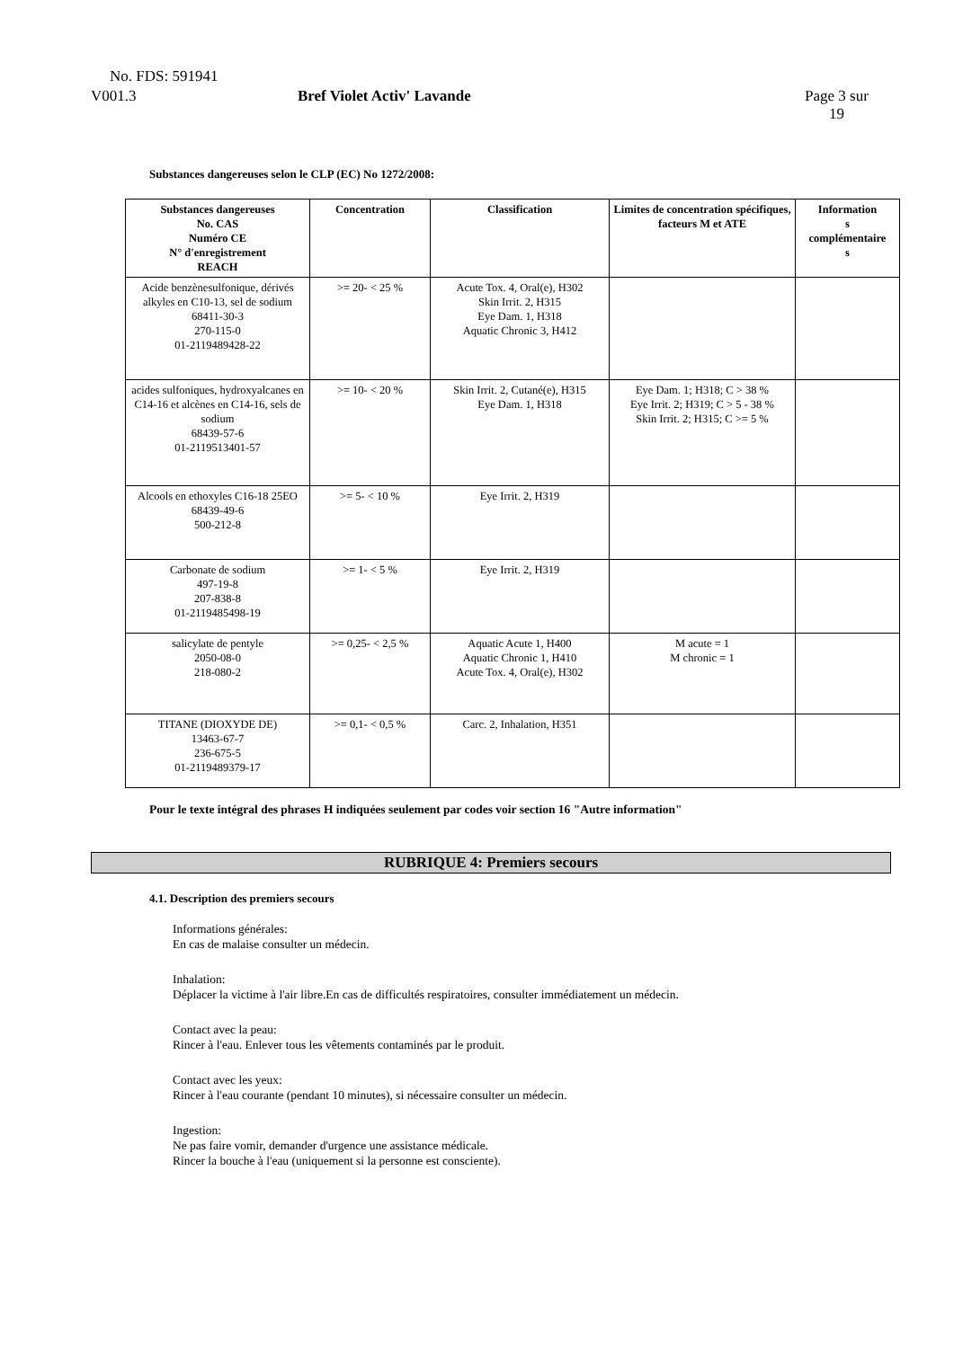No. FDS: 591941
V001.3 Bref Violet Activ' Lavande
Page 3 sur
19
Substances dangereuses selon le CLP (EC) No 1272/2008:
| Substances dangereuses No. CAS Numéro CE N° d'enregistrement REACH | Concentration | Classification | Limites de concentration spécifiques, facteurs M et ATE | Information s complémentaire s |
| --- | --- | --- | --- | --- |
| Acide benzènesulfonique, dérivés alkyles en C10-13, sel de sodium 68411-30-3 270-115-0 01-2119489428-22 | >= 20- < 25 % | Acute Tox. 4, Oral(e), H302 Skin Irrit. 2, H315 Eye Dam. 1, H318 Aquatic Chronic 3, H412 | | |
| acides sulfoniques, hydroxyalcanes en C14-16 et alcènes en C14-16, sels de sodium 68439-57-6 01-2119513401-57 | >= 10- < 20 % | Skin Irrit. 2, Cutané(e), H315 Eye Dam. 1, H318 | Eye Dam. 1; H318; C > 38 % Eye Irrit. 2; H319; C > 5 - 38 % Skin Irrit. 2; H315; C >= 5 % | |
| Alcools en ethoxyles C16-18 25EO 68439-49-6 500-212-8 | >= 5- < 10 % | Eye Irrit. 2, H319 | | |
| Carbonate de sodium 497-19-8 207-838-8 01-2119485498-19 | >= 1- < 5 % | Eye Irrit. 2, H319 | | |
| salicylate de pentyle 2050-08-0 218-080-2 | >= 0,25- < 2,5 % | Aquatic Acute 1, H400 Aquatic Chronic 1, H410 Acute Tox. 4, Oral(e), H302 | M acute = 1 M chronic = 1 | |
| TITANE (DIOXYDE DE) 13463-67-7 236-675-5 01-2119489379-17 | >= 0,1- < 0,5 % | Carc. 2, Inhalation, H351 | | |
Pour le texte intégral des phrases H indiquées seulement par codes voir section 16 "Autre information"
RUBRIQUE 4: Premiers secours
4.1. Description des premiers secours
Informations générales:
En cas de malaise consulter un médecin.
Inhalation:
Déplacer la victime à l'air libre.En cas de difficultés respiratoires, consulter immédiatement un médecin.
Contact avec la peau:
Rincer à l'eau. Enlever tous les vêtements contaminés par le produit.
Contact avec les yeux:
Rincer à l'eau courante (pendant 10 minutes), si nécessaire consulter un médecin.
Ingestion:
Ne pas faire vomir, demander d'urgence une assistance médicale.
Rincer la bouche à l'eau (uniquement si la personne est consciente).